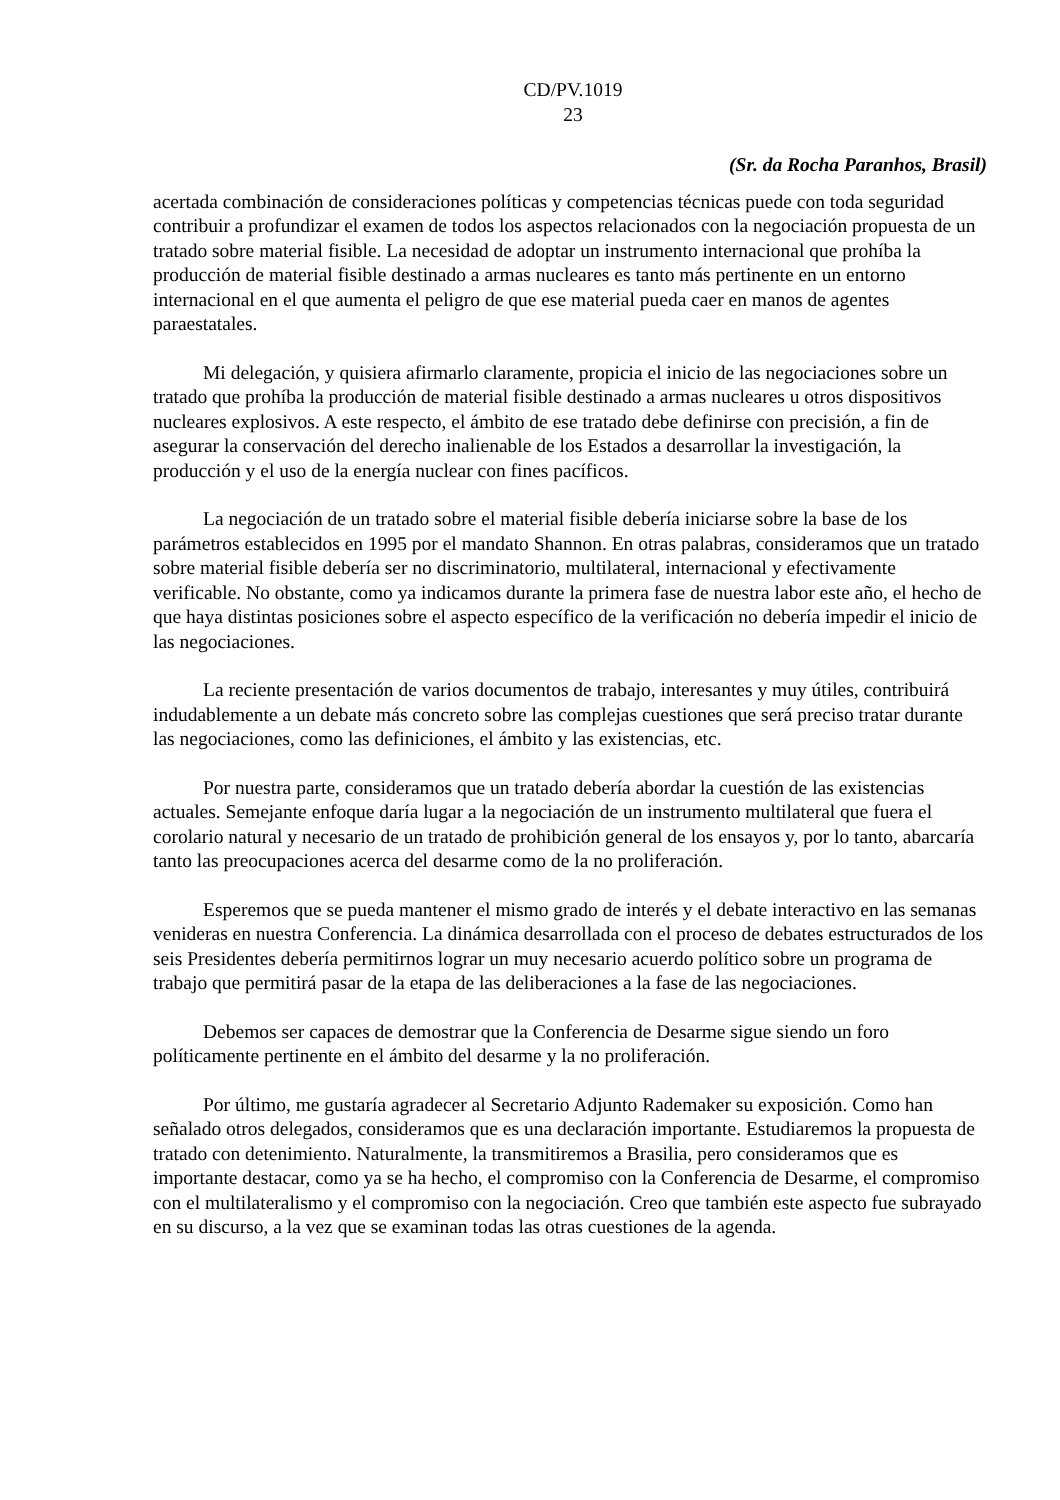CD/PV.1019
23
(Sr. da Rocha Paranhos, Brasil)
acertada combinación de consideraciones políticas y competencias técnicas puede con toda seguridad contribuir a profundizar el examen de todos los aspectos relacionados con la negociación propuesta de un tratado sobre material fisible. La necesidad de adoptar un instrumento internacional que prohíba la producción de material fisible destinado a armas nucleares es tanto más pertinente en un entorno internacional en el que aumenta el peligro de que ese material pueda caer en manos de agentes paraestatales.
Mi delegación, y quisiera afirmarlo claramente, propicia el inicio de las negociaciones sobre un tratado que prohíba la producción de material fisible destinado a armas nucleares u otros dispositivos nucleares explosivos. A este respecto, el ámbito de ese tratado debe definirse con precisión, a fin de asegurar la conservación del derecho inalienable de los Estados a desarrollar la investigación, la producción y el uso de la energía nuclear con fines pacíficos.
La negociación de un tratado sobre el material fisible debería iniciarse sobre la base de los parámetros establecidos en 1995 por el mandato Shannon. En otras palabras, consideramos que un tratado sobre material fisible debería ser no discriminatorio, multilateral, internacional y efectivamente verificable. No obstante, como ya indicamos durante la primera fase de nuestra labor este año, el hecho de que haya distintas posiciones sobre el aspecto específico de la verificación no debería impedir el inicio de las negociaciones.
La reciente presentación de varios documentos de trabajo, interesantes y muy útiles, contribuirá indudablemente a un debate más concreto sobre las complejas cuestiones que será preciso tratar durante las negociaciones, como las definiciones, el ámbito y las existencias, etc.
Por nuestra parte, consideramos que un tratado debería abordar la cuestión de las existencias actuales. Semejante enfoque daría lugar a la negociación de un instrumento multilateral que fuera el corolario natural y necesario de un tratado de prohibición general de los ensayos y, por lo tanto, abarcaría tanto las preocupaciones acerca del desarme como de la no proliferación.
Esperemos que se pueda mantener el mismo grado de interés y el debate interactivo en las semanas venideras en nuestra Conferencia. La dinámica desarrollada con el proceso de debates estructurados de los seis Presidentes debería permitirnos lograr un muy necesario acuerdo político sobre un programa de trabajo que permitirá pasar de la etapa de las deliberaciones a la fase de las negociaciones.
Debemos ser capaces de demostrar que la Conferencia de Desarme sigue siendo un foro políticamente pertinente en el ámbito del desarme y la no proliferación.
Por último, me gustaría agradecer al Secretario Adjunto Rademaker su exposición. Como han señalado otros delegados, consideramos que es una declaración importante. Estudiaremos la propuesta de tratado con detenimiento. Naturalmente, la transmitiremos a Brasilia, pero consideramos que es importante destacar, como ya se ha hecho, el compromiso con la Conferencia de Desarme, el compromiso con el multilateralismo y el compromiso con la negociación. Creo que también este aspecto fue subrayado en su discurso, a la vez que se examinan todas las otras cuestiones de la agenda.